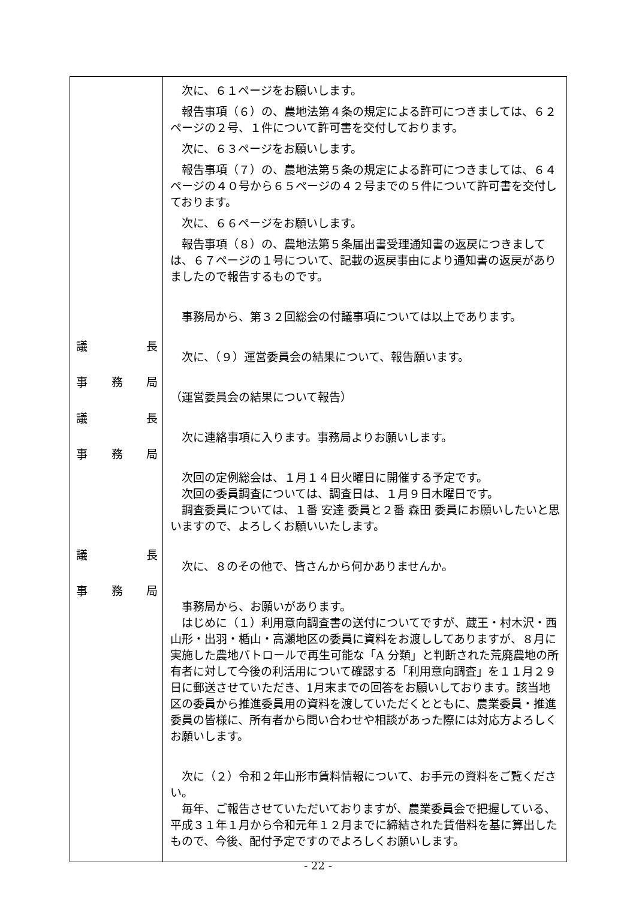| 議 長 事 務 局 議 長 事 務 局 議 長 事 務 局 | 次に、６１ページをお願いします。 報告事項（６）の、農地法第４条の規定による許可につきましては、６２ページの２号、１件について許可書を交付しております。 次に、６３ページをお願いします。 報告事項（７）の、農地法第５条の規定による許可につきましては、６４ページの４０号から６５ページの４２号までの５件について許可書を交付しております。 次に、６６ページをお願いします。 報告事項（８）の、農地法第５条届出書受理通知書の返戻につきましては、６７ページの１号について、記載の返戻事由により通知書の返戻がありましたので報告するものです。 事務局から、第３２回総会の付議事項については以上であります。 次に、（９）運営委員会の結果について、報告願います。 （運営委員会の結果について報告） 次に連絡事項に入ります。事務局よりお願いします。 次回の定例総会は、１月１４日火曜日に開催する予定です。 次回の委員調査については、調査日は、１月９日木曜日です。 調査委員については、１番 安達 委員と２番 森田 委員にお願いしたいと思いますので、よろしくお願いいたします。 次に、８のその他で、皆さんから何かありませんか。 事務局から、お願いがあります。 はじめに（１）利用意向調査書の送付についてですが、蔵王・村木沢・西山形・出羽・楯山・高瀬地区の委員に資料をお渡ししてありますが、８月に実施した農地パトロールで再生可能な「A 分類」と判断された荒廃農地の所有者に対して今後の利活用について確認する「利用意向調査」を１１月２９日に郵送させていただき、1月末までの回答をお願いしております。該当地区の委員から推進委員用の資料を渡していただくとともに、農業委員・推進委員の皆様に、所有者から問い合わせや相談があった際には対応方よろしくお願いします。 次に（２）令和２年山形市賃料情報について、お手元の資料をご覧ください。 毎年、ご報告させていただいておりますが、農業委員会で把握している、平成３１年１月から令和元年１２月までに締結された賃借料を基に算出したもので、今後、配付予定ですのでよろしくお願いします。 |
- 22 -